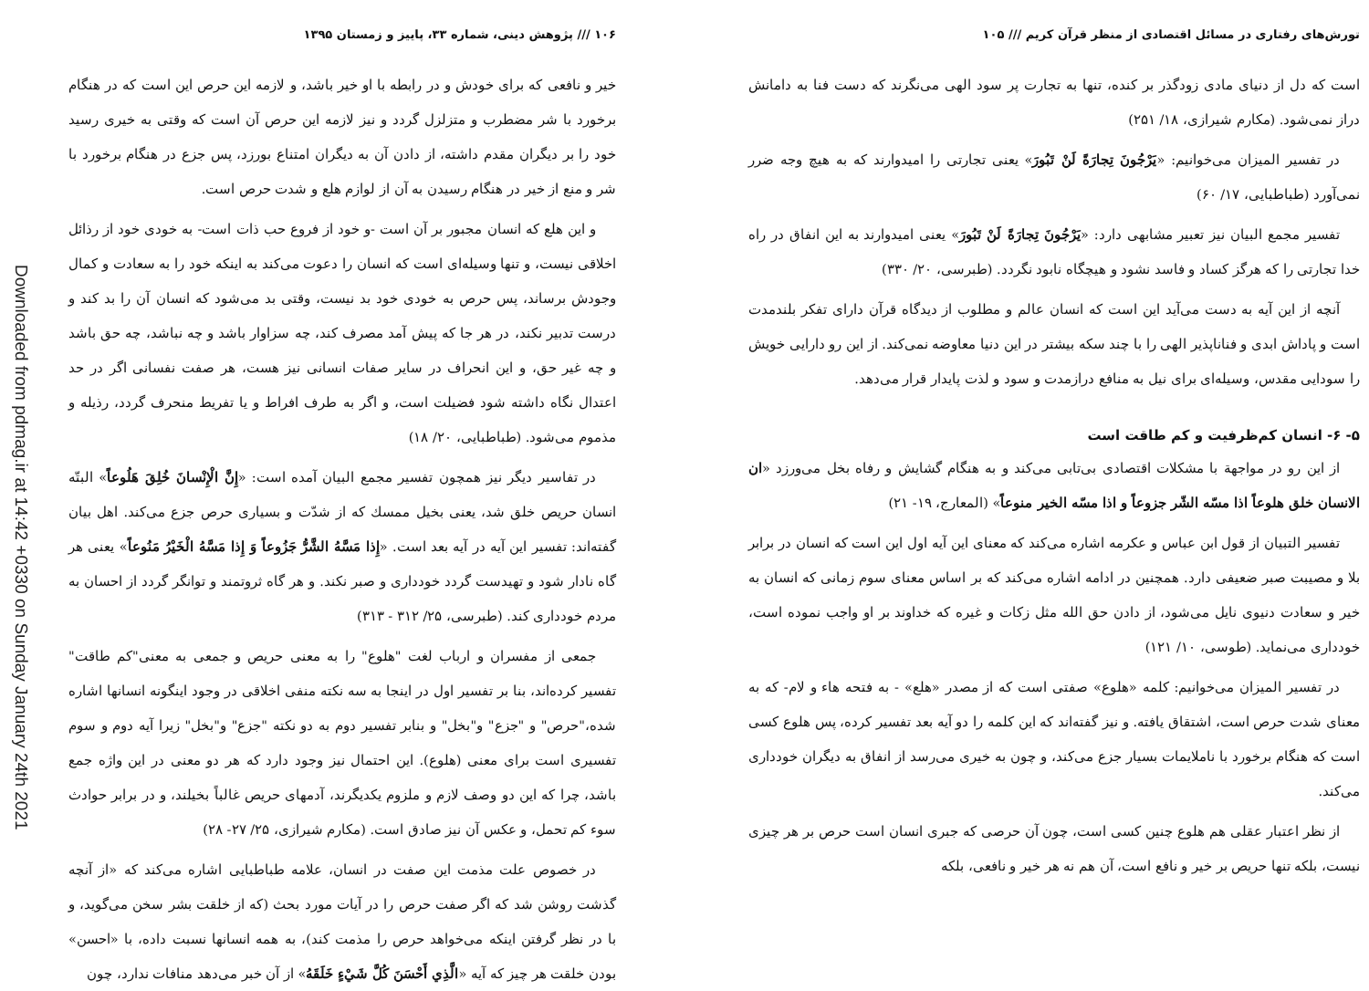تورش‌های رفتاری در مسائل اقتصادی از منظر قرآن کریم /// ۱۰۵
است که دل از دنیای مادی زودگذر بر کنده، تنها به تجارت پر سود الهی می‌نگرند که دست فنا به دامانش دراز نمی‌شود. (مکارم شیرازی، ۱۸/ ۲۵۱)
در تفسیر المیزان می‌خوانیم: «يَرْجُونَ تِجارَةً لَنْ تَبُورَ» یعنی تجارتی را امیدوارند که به هیچ وجه ضرر نمی‌آورد (طباطبایی، ۱۷/ ۶۰)
تفسیر مجمع البیان نیز تعبیر مشابهی دارد: «يَرْجُونَ تِجارَةً لَنْ تَبُورَ» یعنی امیدوارند به این انفاق در راه خدا تجارتی را که هرگز کساد و فاسد نشود و هیچگاه نابود نگردد. (طبرسی، ۲۰/ ۳۳۰)
آنچه از این آیه به دست می‌آید این است که انسان عالم و مطلوب از دیدگاه قرآن دارای تفکر بلندمدت است و پاداش ابدی و فناناپذیر الهی را با چند سکه بیشتر در این دنیا معاوضه نمی‌کند. از این رو دارایی خویش را سودایی مقدس، وسیله‌ای برای نیل به منافع درازمدت و سود و لذت پایدار قرار می‌دهد.
۵- ۶- انسان کم‌ظرفیت و کم طاقت است
از این رو در مواجهة با مشکلات اقتصادی بی‌تابی می‌کند و به هنگام گشایش و رفاه بخل می‌ورزد «ان الانسان خلق هلوعاً اذا مسّه الشّر جزوعاً و اذا مسّه الخیر منوعاً» (المعارج، ۱۹- ۲۱)
تفسیر التبیان از قول ابن عباس و عکرمه اشاره می‌کند که معنای این آیه اول این است که انسان در برابر بلا و مصیبت صبر ضعیفی دارد. همچنین در ادامه اشاره می‌کند که بر اساس معنای سوم زمانی که انسان به خیر و سعادت دنیوی نایل می‌شود، از دادن حق الله مثل زکات و غیره که خداوند بر او واجب نموده است، خودداری می‌نماید. (طوسی، ۱۰/ ۱۲۱)
در تفسیر المیزان می‌خوانیم: کلمه «هلوع» صفتی است که از مصدر «هلع» - به فتحه هاء و لام- که به معنای شدت حرص است، اشتقاق یافته. و نیز گفته‌اند که این کلمه را دو آیه بعد تفسیر کرده، پس هلوع کسی است که هنگام برخورد با ناملایمات بسیار جزع می‌کند، و چون به خیری می‌رسد از انفاق به دیگران خودداری می‌کند.
از نظر اعتبار عقلی هم هلوع چنین کسی است، چون آن حرصی که جبری انسان است حرص بر هر چیزی نیست، بلکه تنها حریص بر خیر و نافع است، آن هم نه هر خیر و نافعی، بلکه
۱۰۶ /// پژوهش دینی، شماره ۳۳، پاییز و زمستان ۱۳۹۵
خیر و نافعی که برای خودش و در رابطه با او خیر باشد، و لازمه این حرص این است که در هنگام برخورد با شر مضطرب و متزلزل گردد و نیز لازمه این حرص آن است که وقتی به خیری رسید خود را بر دیگران مقدم داشته، از دادن آن به دیگران امتناع بورزد، پس جزع در هنگام برخورد با شر و منع از خیر در هنگام رسیدن به آن از لوازم هلع و شدت حرص است.
و این هلع که انسان مجبور بر آن است -و خود از فروع حب ذات است- به خودی خود از رذائل اخلاقی نیست، و تنها وسیله‌ای است که انسان را دعوت می‌کند به اینکه خود را به سعادت و کمال وجودش برساند، پس حرص به خودی خود بد نیست، وقتی بد می‌شود که انسان آن را بد کند و درست تدبیر نکند، در هر جا که پیش آمد مصرف کند، چه سزاوار باشد و چه نباشد، چه حق باشد و چه غیر حق، و این انحراف در سایر صفات انسانی نیز هست، هر صفت نفسانی اگر در حد اعتدال نگاه داشته شود فضیلت است، و اگر به طرف افراط و یا تفریط منحرف گردد، رذیله و مذموم می‌شود. (طباطبایی، ۲۰/ ۱۸)
در تفاسیر دیگر نیز همچون تفسیر مجمع البیان آمده است: «إِنَّ الْإِنْسانَ خُلِقَ هَلُوعاً» البتّه انسان حریص خلق شد، یعنی بخیل ممسك که از شدّت و بسیاری حرص جزع می‌کند. اهل بیان گفته‌اند: تفسیر این آیه در آیه بعد است. «إِذا مَسَّهُ الشَّرُّ جَزُوعاً وَ إِذا مَسَّهُ الْخَيْرُ مَنُوعاً» یعنی هر گاه نادار شود و تهیدست گردد خودداری و صبر نکند. و هر گاه ثروتمند و توانگر گردد از احسان به مردم خودداری کند. (طبرسی، ۲۵/ ۳۱۲ - ۳۱۳)
جمعی از مفسران و ارباب لغت "هلوع" را به معنی حریص و جمعی به معنی"کم طاقت" تفسیر کرده‌اند، بنا بر تفسیر اول در اینجا به سه نکته منفی اخلاقی در وجود اینگونه انسانها اشاره شده،"حرص" و "جزع" و"بخل" و بنابر تفسیر دوم به دو نکته "جزع" و"بخل" زیرا آیه دوم و سوم تفسیری است برای معنی (هلوع). این احتمال نیز وجود دارد که هر دو معنی در این واژه جمع باشد، چرا که این دو وصف لازم و ملزوم یکدیگرند، آدمهای حریص غالباً بخیلند، و در برابر حوادث سوء کم تحمل، و عکس آن نیز صادق است. (مکارم شیرازی، ۲۵/ ۲۷- ۲۸)
در خصوص علت مذمت این صفت در انسان، علامه طباطبایی اشاره می‌کند که «از آنچه گذشت روشن شد که اگر صفت حرص را در آیات مورد بحث (که از خلقت بشر سخن می‌گوید، و با در نظر گرفتن اینکه می‌خواهد حرص را مذمت کند)، به همه انسانها نسبت داده، با «احسن» بودن خلقت هر چیز که آیه «الَّذِي أَحْسَنَ كُلَّ شَيْءٍ خَلَقَهُ» از آن خبر می‌دهد منافات ندارد، چون
Downloaded from pdmag.ir at 14:42 +0330 on Sunday January 24th 2021